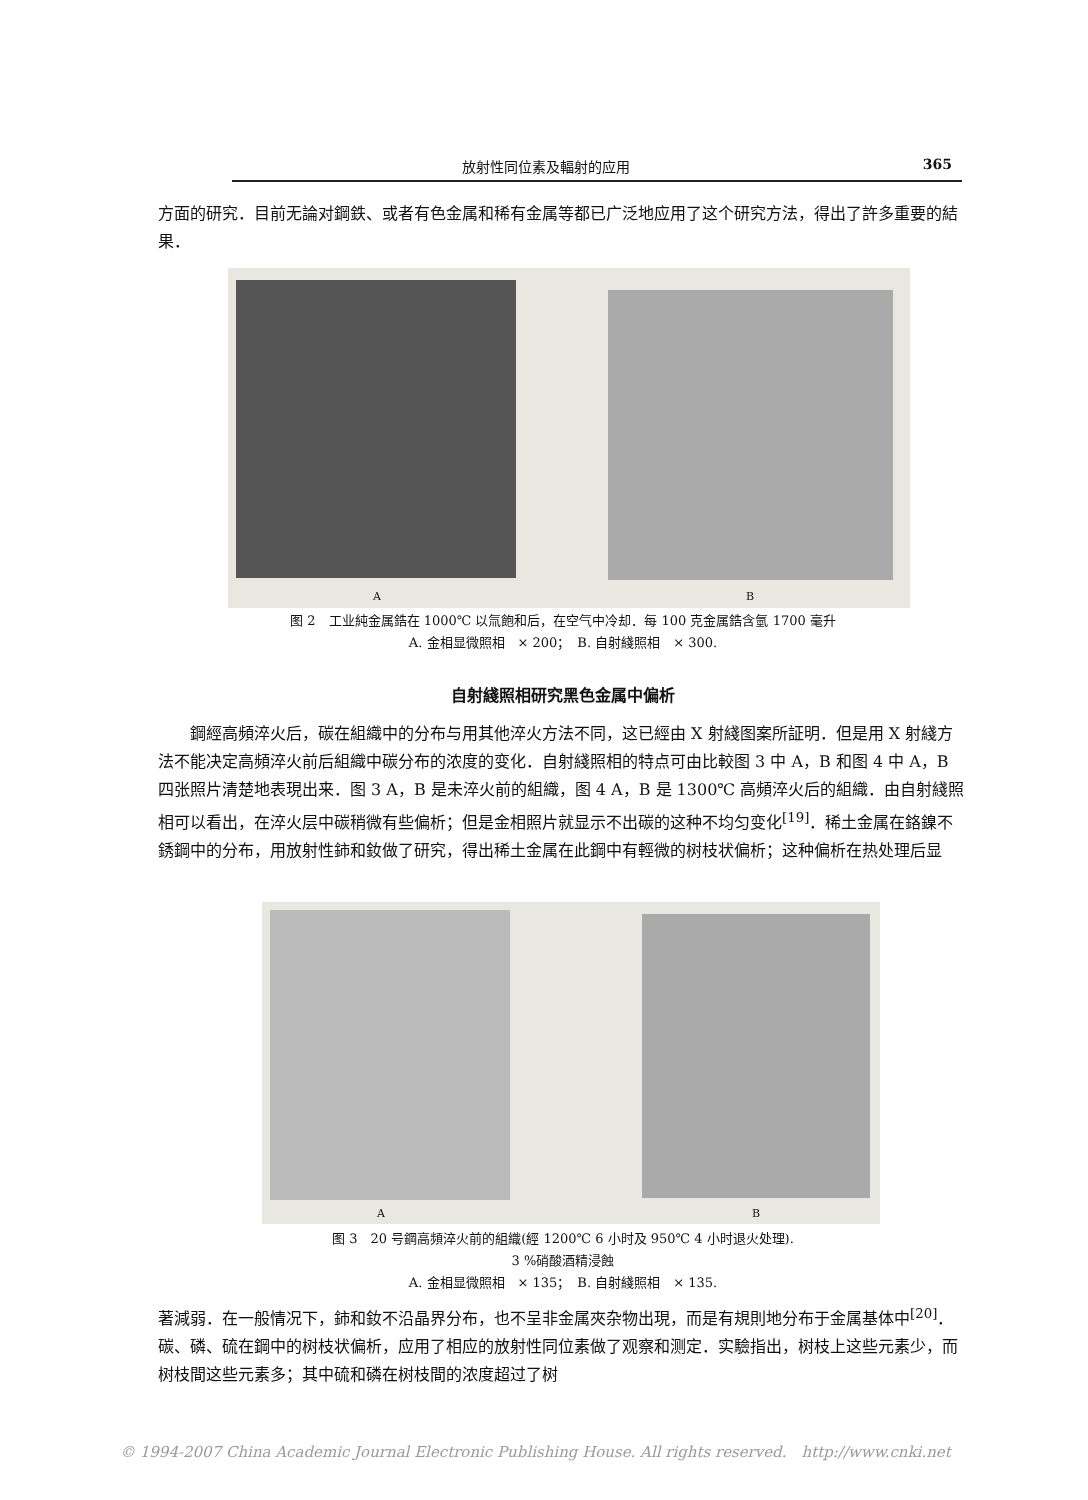放射性同位素及輻射的应用 365
方面的研究．目前无論对鋼鉄、或者有色金属和稀有金属等都已广泛地应用了这个研究方法，得出了許多重要的結果．
A B
图 2　工业純金属鋯在 1000℃ 以氚飽和后，在空气中冷却．每 100 克金属鋯含氫 1700 毫升
A. 金相显微照相　× 200；　B. 自射綫照相　× 300.
自射綫照相研究黑色金属中偏析
　　鋼經高頻淬火后，碳在組織中的分布与用其他淬火方法不同，这已經由 X 射綫图案所証明．但是用 X 射綫方法不能决定高頻淬火前后組織中碳分布的浓度的变化．自射綫照相的特点可由比較图 3 中 A，B 和图 4 中 A，B 四张照片清楚地表現出来．图 3 A，B 是未淬火前的組織，图 4 A，B 是 1300℃ 高頻淬火后的組織．由自射綫照相可以看出，在淬火层中碳稍微有些偏析；但是金相照片就显示不出碳的这种不均匀变化<sup>[19]</sup>．稀土金属在鉻鎳不銹鋼中的分布，用放射性鈰和釹做了研究，得出稀土金属在此鋼中有輕微的树枝状偏析；这种偏析在热处理后显
A B
图 3　20 号鋼高頻淬火前的組織(經 1200℃ 6 小时及 950℃ 4 小时退火处理).
3 %硝酸酒精浸蝕
A. 金相显微照相　× 135；　B. 自射綫照相　× 135.
著減弱．在一般情况下，鈰和釹不沿晶界分布，也不呈非金属夾杂物出現，而是有規則地分布于金属基体中<sup>[20]</sup>．碳、磷、硫在鋼中的树枝状偏析，应用了相应的放射性同位素做了观察和测定．实驗指出，树枝上这些元素少，而树枝間这些元素多；其中硫和磷在树枝間的浓度超过了树
© 1994-2007 China Academic Journal Electronic Publishing House. All rights reserved.　http://www.cnki.net